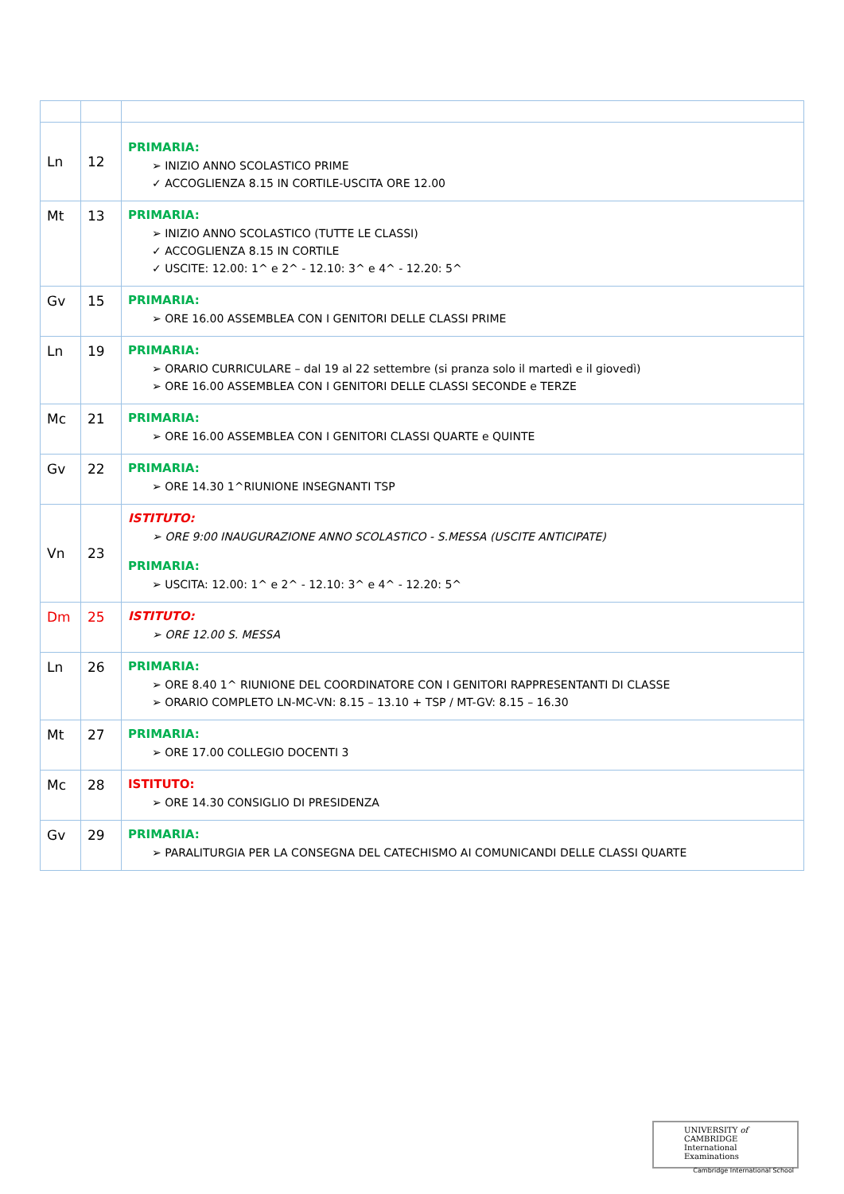| Ln | 12 | PRIMARIA: ➢ INIZIO ANNO SCOLASTICO PRIME ✓ ACCOGLIENZA 8.15 IN CORTILE-USCITA ORE 12.00 |
| Mt | 13 | PRIMARIA: ➢ INIZIO ANNO SCOLASTICO (TUTTE LE CLASSI) ✓ ACCOGLIENZA 8.15 IN CORTILE ✓ USCITE: 12.00: 1^ e 2^ - 12.10: 3^ e 4^ - 12.20: 5^ |
| Gv | 15 | PRIMARIA: ➢ ORE 16.00 ASSEMBLEA CON I GENITORI DELLE CLASSI PRIME |
| Ln | 19 | PRIMARIA: ➢ ORARIO CURRICULARE – dal 19 al 22 settembre (si pranza solo il martedì e il giovedì) ➢ ORE 16.00 ASSEMBLEA CON I GENITORI DELLE CLASSI SECONDE e TERZE |
| Mc | 21 | PRIMARIA: ➢ ORE 16.00 ASSEMBLEA CON I GENITORI CLASSI QUARTE e QUINTE |
| Gv | 22 | PRIMARIA: ➢ ORE 14.30 1^RIUNIONE INSEGNANTI TSP |
| Vn | 23 | ISTITUTO: ➢ ORE 9:00 INAUGURAZIONE ANNO SCOLASTICO - S.MESSA (USCITE ANTICIPATE) PRIMARIA: ➢ USCITA: 12.00: 1^ e 2^ - 12.10: 3^ e 4^ - 12.20: 5^ |
| Dm | 25 | ISTITUTO: ➢ ORE 12.00 S. MESSA |
| Ln | 26 | PRIMARIA: ➢ ORE 8.40 1^ RIUNIONE DEL COORDINATORE CON I GENITORI RAPPRESENTANTI DI CLASSE ➢ ORARIO COMPLETO LN-MC-VN: 8.15 – 13.10 + TSP / MT-GV: 8.15 – 16.30 |
| Mt | 27 | PRIMARIA: ➢ ORE 17.00 COLLEGIO DOCENTI 3 |
| Mc | 28 | ISTITUTO: ➢ ORE 14.30 CONSIGLIO DI PRESIDENZA |
| Gv | 29 | PRIMARIA: ➢ PARALITURGIA PER LA CONSEGNA DEL CATECHISMO AI COMUNICANDI DELLE CLASSI QUARTE |
UNIVERSITY of CAMBRIDGE
International Examinations
Cambridge International School